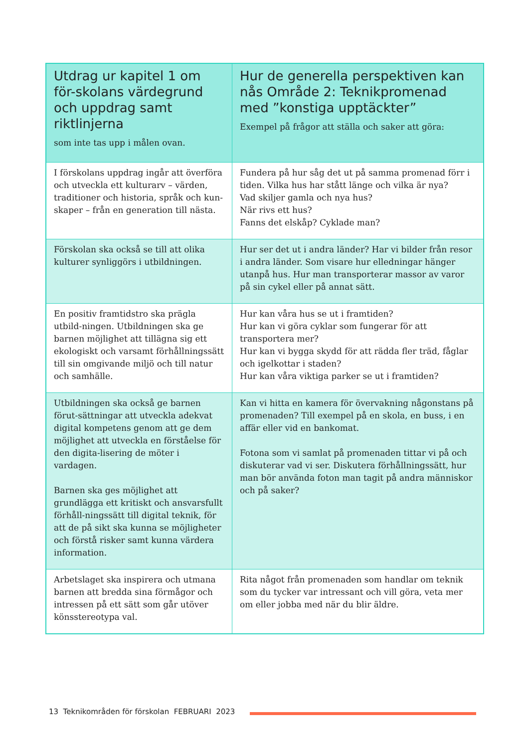| Utdrag ur kapitel 1 om för-skolans värdegrund och uppdrag samt riktlinjerna som inte tas upp i målen ovan. | Hur de generella perspektiven kan nås Område 2: Teknikpromenad med ”konstiga upptäckter” Exempel på frågor att ställa och saker att göra: |
| --- | --- |
| I förskolans uppdrag ingår att överföra och utveckla ett kulturarv – värden, traditioner och historia, språk och kun-skaper – från en generation till nästa. | Fundera på hur såg det ut på samma promenad förr i tiden. Vilka hus har stått länge och vilka är nya? Vad skiljer gamla och nya hus? När rivs ett hus? Fanns det elskåp? Cyklade man? |
| Förskolan ska också se till att olika kulturer synliggörs i utbildningen. | Hur ser det ut i andra länder? Har vi bilder från resor i andra länder. Som visare hur elledningar hänger utanpå hus. Hur man transporterar massor av varor på sin cykel eller på annat sätt. |
| En positiv framtidstro ska prägla utbild-ningen. Utbildningen ska ge barnen möjlighet att tillägna sig ett ekologiskt och varsamt förhållningssätt till sin omgivande miljö och till natur och samhälle. | Hur kan våra hus se ut i framtiden? Hur kan vi göra cyklar som fungerar för att transportera mer? Hur kan vi bygga skydd för att rädda fler träd, fåglar och igelkottar i staden? Hur kan våra viktiga parker se ut i framtiden? |
| Utbildningen ska också ge barnen förut-sättningar att utveckla adekvat digital kompetens genom att ge dem möjlighet att utveckla en förståelse för den digita-lisering de möter i vardagen. Barnen ska ges möjlighet att grundlägga ett kritiskt och ansvarsfullt förhåll-ningssätt till digital teknik, för att de på sikt ska kunna se möjligheter och förstå risker samt kunna värdera information. | Kan vi hitta en kamera för övervakning någonstans på promenaden? Till exempel på en skola, en buss, i en affär eller vid en bankomat. Fotona som vi samlat på promenaden tittar vi på och diskuterar vad vi ser. Diskutera förhållningssätt, hur man bör använda foton man tagit på andra människor och på saker? |
| Arbetslaget ska inspirera och utmana barnen att bredda sina förmågor och intressen på ett sätt som går utöver könsstereotypa val. | Rita något från promenaden som handlar om teknik som du tycker var intressant och vill göra, veta mer om eller jobba med när du blir äldre. |
13 Teknikområden för förskolan FEBRUARI 2023